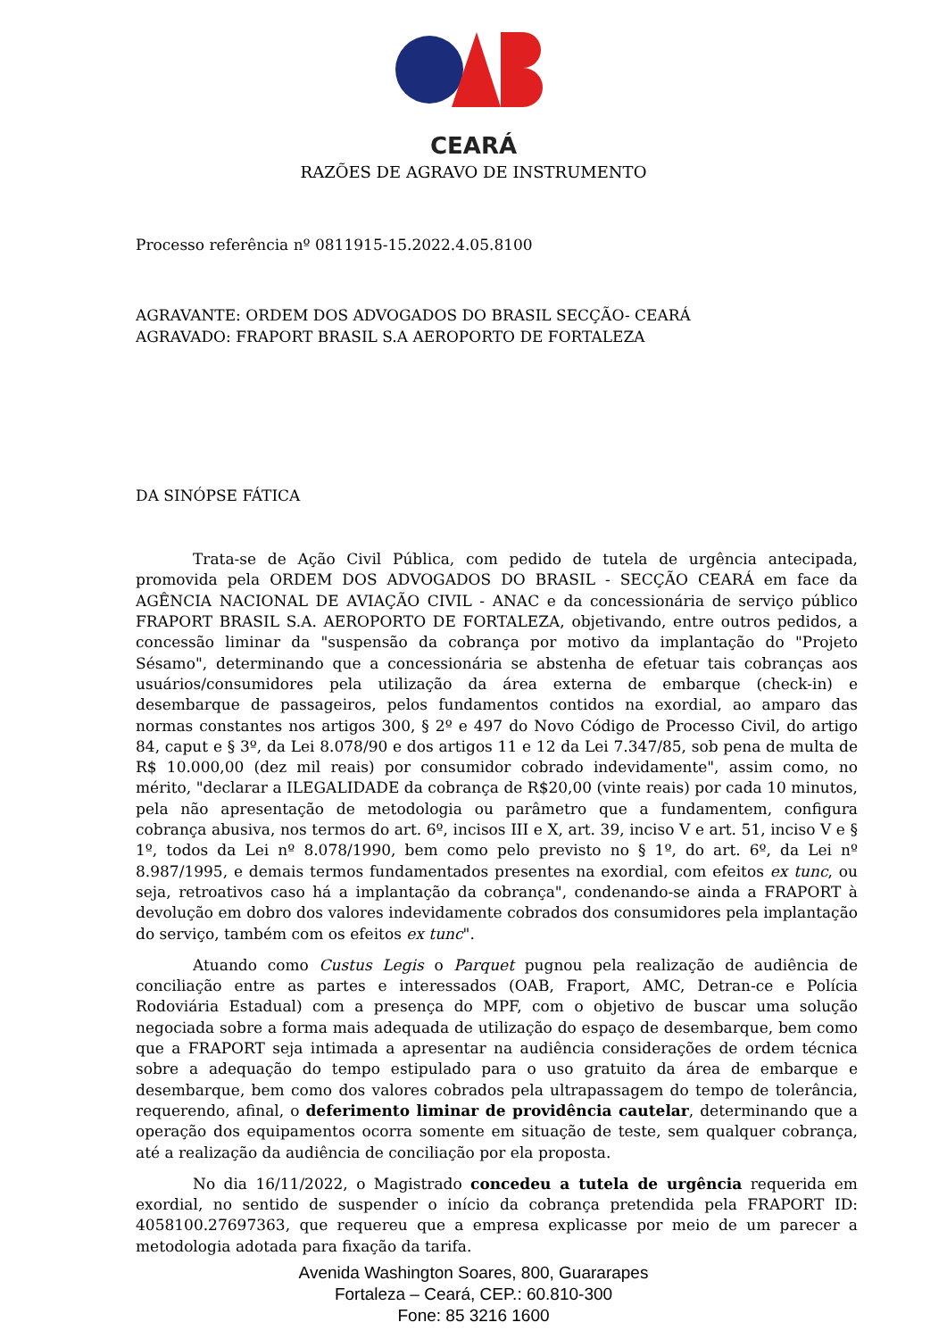CEARÁ
RAZÕES DE AGRAVO DE INSTRUMENTO
Processo referência nº 0811915-15.2022.4.05.8100
AGRAVANTE: ORDEM DOS ADVOGADOS DO BRASIL SECÇÃO- CEARÁ
AGRAVADO: FRAPORT BRASIL S.A AEROPORTO DE FORTALEZA
DA SINÓPSE FÁTICA
Trata-se de Ação Civil Pública, com pedido de tutela de urgência antecipada, promovida pela ORDEM DOS ADVOGADOS DO BRASIL - SECÇÃO CEARÁ em face da AGÊNCIA NACIONAL DE AVIAÇÃO CIVIL - ANAC e da concessionária de serviço público FRAPORT BRASIL S.A. AEROPORTO DE FORTALEZA, objetivando, entre outros pedidos, a concessão liminar da "suspensão da cobrança por motivo da implantação do "Projeto Sésamo", determinando que a concessionária se abstenha de efetuar tais cobranças aos usuários/consumidores pela utilização da área externa de embarque (check-in) e desembarque de passageiros, pelos fundamentos contidos na exordial, ao amparo das normas constantes nos artigos 300, § 2º e 497 do Novo Código de Processo Civil, do artigo 84, caput e § 3º, da Lei 8.078/90 e dos artigos 11 e 12 da Lei 7.347/85, sob pena de multa de R$ 10.000,00 (dez mil reais) por consumidor cobrado indevidamente", assim como, no mérito, "declarar a ILEGALIDADE da cobrança de R$20,00 (vinte reais) por cada 10 minutos, pela não apresentação de metodologia ou parâmetro que a fundamentem, configura cobrança abusiva, nos termos do art. 6º, incisos III e X, art. 39, inciso V e art. 51, inciso V e § 1º, todos da Lei nº 8.078/1990, bem como pelo previsto no § 1º, do art. 6º, da Lei nº 8.987/1995, e demais termos fundamentados presentes na exordial, com efeitos ex tunc, ou seja, retroativos caso há a implantação da cobrança", condenando-se ainda a FRAPORT à devolução em dobro dos valores indevidamente cobrados dos consumidores pela implantação do serviço, também com os efeitos ex tunc".
Atuando como Custus Legis o Parquet pugnou pela realização de audiência de conciliação entre as partes e interessados (OAB, Fraport, AMC, Detran-ce e Polícia Rodoviária Estadual) com a presença do MPF, com o objetivo de buscar uma solução negociada sobre a forma mais adequada de utilização do espaço de desembarque, bem como que a FRAPORT seja intimada a apresentar na audiência considerações de ordem técnica sobre a adequação do tempo estipulado para o uso gratuito da área de embarque e desembarque, bem como dos valores cobrados pela ultrapassagem do tempo de tolerância, requerendo, afinal, o deferimento liminar de providência cautelar, determinando que a operação dos equipamentos ocorra somente em situação de teste, sem qualquer cobrança, até a realização da audiência de conciliação por ela proposta.
No dia 16/11/2022, o Magistrado concedeu a tutela de urgência requerida em exordial, no sentido de suspender o início da cobrança pretendida pela FRAPORT ID: 4058100.27697363, que requereu que a empresa explicasse por meio de um parecer a metodologia adotada para fixação da tarifa.
Avenida Washington Soares, 800, Guararapes
Fortaleza – Ceará, CEP.: 60.810-300
Fone: 85 3216 1600